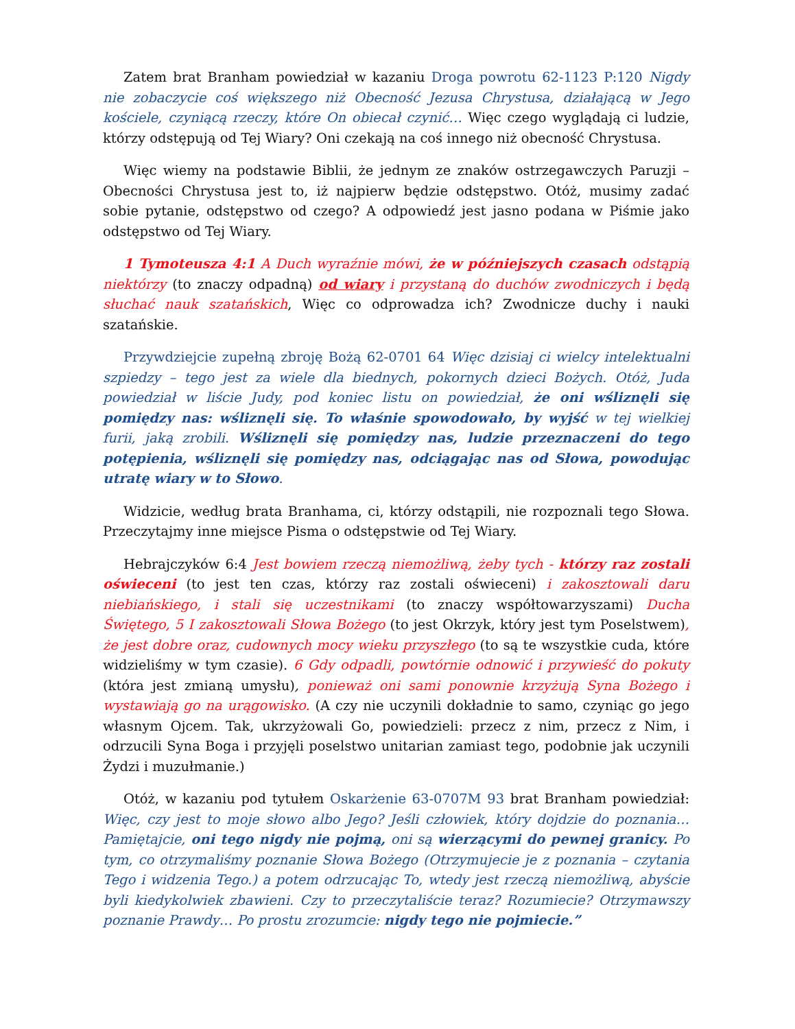Zatem brat Branham powiedział w kazaniu Droga powrotu 62-1123 P:120 Nigdy nie zobaczycie coś większego niż Obecność Jezusa Chrystusa, działającą w Jego kościele, czyniącą rzeczy, które On obiecał czynić… Więc czego wyglądają ci ludzie, którzy odstępują od Tej Wiary? Oni czekają na coś innego niż obecność Chrystusa.
Więc wiemy na podstawie Biblii, że jednym ze znaków ostrzegawczych Paruzji – Obecności Chrystusa jest to, iż najpierw będzie odstępstwo. Otóż, musimy zadać sobie pytanie, odstępstwo od czego? A odpowiedź jest jasno podana w Piśmie jako odstępstwo od Tej Wiary.
1 Tymoteusza 4:1 A Duch wyraźnie mówi, że w późniejszych czasach odstąpią niektórzy (to znaczy odpadną) od wiary i przystaną do duchów zwodniczych i będą słuchać nauk szatańskich, Więc co odprowadza ich? Zwodnicze duchy i nauki szatańskie.
Przywdziejcie zupełną zbroję Bożą 62-0701 64 Więc dzisiaj ci wielcy intelektualni szpiedzy – tego jest za wiele dla biednych, pokornych dzieci Bożych. Otóż, Juda powiedział w liście Judy, pod koniec listu on powiedział, że oni wśliznęli się pomiędzy nas: wśliznęli się. To właśnie spowodowało, by wyjść w tej wielkiej furii, jaką zrobili. Wśliznęli się pomiędzy nas, ludzie przeznaczeni do tego potępienia, wśliznęli się pomiędzy nas, odciągając nas od Słowa, powodując utratę wiary w to Słowo.
Widzicie, według brata Branhama, ci, którzy odstąpili, nie rozpoznali tego Słowa. Przeczytajmy inne miejsce Pisma o odstępstwie od Tej Wiary.
Hebrajczyków 6:4 Jest bowiem rzeczą niemożliwą, żeby tych - którzy raz zostali oświeceni (to jest ten czas, którzy raz zostali oświeceni) i zakosztowali daru niebiańskiego, i stali się uczestnikami (to znaczy współtowarzyszami) Ducha Świętego, 5 I zakosztowali Słowa Bożego (to jest Okrzyk, który jest tym Poselstwem), że jest dobre oraz, cudownych mocy wieku przyszłego (to są te wszystkie cuda, które widzieliśmy w tym czasie). 6 Gdy odpadli, powtórnie odnowić i przywieść do pokuty (która jest zmianą umysłu), ponieważ oni sami ponownie krzyżują Syna Bożego i wystawiają go na urągowisko. (A czy nie uczynili dokładnie to samo, czyniąc go jego własnym Ojcem. Tak, ukrzyżowali Go, powiedzieli: przecz z nim, przecz z Nim, i odrzucili Syna Boga i przyjęli poselstwo unitarian zamiast tego, podobnie jak uczynili Żydzi i muzułmanie.)
Otóż, w kazaniu pod tytułem Oskarżenie 63-0707M 93 brat Branham powiedział: Więc, czy jest to moje słowo albo Jego? Jeśli człowiek, który dojdzie do poznania… Pamiętajcie, oni tego nigdy nie pojmą, oni są wierzącymi do pewnej granicy. Po tym, co otrzymaliśmy poznanie Słowa Bożego (Otrzymujecie je z poznania – czytania Tego i widzenia Tego.) a potem odrzucając To, wtedy jest rzeczą niemożliwą, abyście byli kiedykolwiek zbawieni. Czy to przeczytaliście teraz? Rozumiecie? Otrzymawszy poznanie Prawdy… Po prostu zrozumcie: nigdy tego nie pojmiecie.”